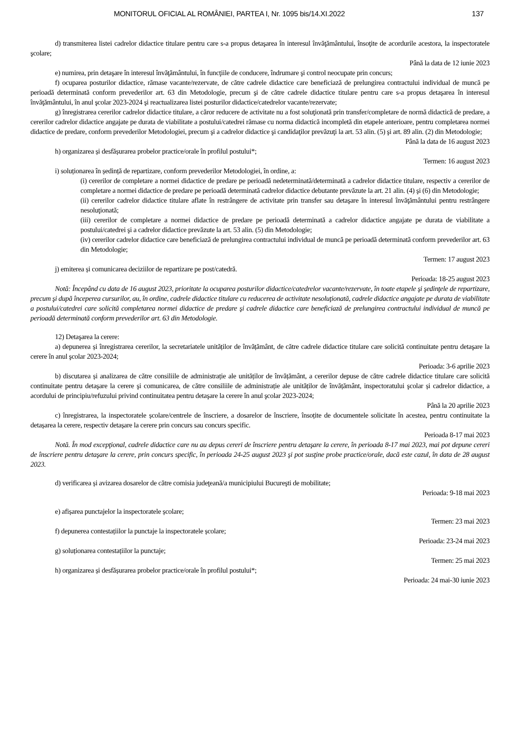MONITORUL OFICIAL AL ROMÂNIEI, PARTEA I, Nr. 1095 bis/14.XI.2022 137
d) transmiterea listei cadrelor didactice titulare pentru care s-a propus detaşarea în interesul învăţământului, însoţite de acordurile acestora, la inspectoratele şcolare;
Până la data de 12 iunie 2023
e) numirea, prin detaşare în interesul învăţământului, în funcţiile de conducere, îndrumare şi control neocupate prin concurs;
f) ocuparea posturilor didactice, rămase vacante/rezervate, de către cadrele didactice care beneficiază de prelungirea contractului individual de muncă pe perioadă determinată conform prevederilor art. 63 din Metodologie, precum şi de către cadrele didactice titulare pentru care s-a propus detaşarea în interesul învăţământului, în anul şcolar 2023-2024 şi reactualizarea listei posturilor didactice/catedrelor vacante/rezervate;
g) înregistrarea cererilor cadrelor didactice titulare, a căror reducere de activitate nu a fost soluţionată prin transfer/completare de normă didactică de predare, a cererilor cadrelor didactice angajate pe durata de viabilitate a postului/catedrei rămase cu norma didactică incompletă din etapele anterioare, pentru completarea normei didactice de predare, conform prevederilor Metodologiei, precum şi a cadrelor didactice şi candidaţilor prevăzuţi la art. 53 alin. (5) şi art. 89 alin. (2) din Metodologie;
Până la data de 16 august 2023
h) organizarea și desfășurarea probelor practice/orale în profilul postului*;
Termen: 16 august 2023
i) soluționarea în ședință de repartizare, conform prevederilor Metodologiei, în ordine, a:
(i) cererilor de completare a normei didactice de predare pe perioadă nedeterminată/determinată a cadrelor didactice titulare, respectiv a cererilor de completare a normei didactice de predare pe perioadă determinată cadrelor didactice debutante prevăzute la art. 21 alin. (4) şi (6) din Metodologie;
(ii) cererilor cadrelor didactice titulare aflate în restrângere de activitate prin transfer sau detaşare în interesul învăţământului pentru restrângere nesoluţionată;
(iii) cererilor de completare a normei didactice de predare pe perioadă determinată a cadrelor didactice angajate pe durata de viabilitate a postului/catedrei şi a cadrelor didactice prevăzute la art. 53 alin. (5) din Metodologie;
(iv) cererilor cadrelor didactice care beneficiază de prelungirea contractului individual de muncă pe perioadă determinată conform prevederilor art. 63 din Metodologie;
Termen: 17 august 2023
j) emiterea și comunicarea deciziilor de repartizare pe post/catedră.
Perioada: 18-25 august 2023
Notă: Începând cu data de 16 august 2023, prioritate la ocuparea posturilor didactice/catedrelor vacante/rezervate, în toate etapele şi şedinţele de repartizare, precum şi după începerea cursurilor, au, în ordine, cadrele didactice titulare cu reducerea de activitate nesoluţionată, cadrele didactice angajate pe durata de viabilitate a postului/catedrei care solicită completarea normei didactice de predare şi cadrele didactice care beneficiază de prelungirea contractului individual de muncă pe perioadă determinată conform prevederilor art. 63 din Metodologie.
12) Detaşarea la cerere:
a) depunerea și înregistrarea cererilor, la secretariatele unităților de învățământ, de către cadrele didactice titulare care solicită continuitate pentru detaşare la cerere în anul şcolar 2023-2024;
Perioada: 3-6 aprilie 2023
b) discutarea și analizarea de către consiliile de administrație ale unităților de învățământ, a cererilor depuse de către cadrele didactice titulare care solicită continuitate pentru detaşare la cerere şi comunicarea, de către consiliile de administrație ale unităților de învățământ, inspectoratului şcolar și cadrelor didactice, a acordului de principiu/refuzului privind continuitatea pentru detaşare la cerere în anul şcolar 2023-2024;
Până la 20 aprilie 2023
c) înregistrarea, la inspectoratele școlare/centrele de înscriere, a dosarelor de înscriere, însoțite de documentele solicitate în acestea, pentru continuitate la detașarea la cerere, respectiv detașare la cerere prin concurs sau concurs specific.
Perioada 8-17 mai 2023
Notă. În mod excepţional, cadrele didactice care nu au depus cereri de înscriere pentru detaşare la cerere, în perioada 8-17 mai 2023, mai pot depune cereri de înscriere pentru detaşare la cerere, prin concurs specific, în perioada 24-25 august 2023 şi pot susţine probe practice/orale, dacă este cazul, în data de 28 august 2023.
d) verificarea și avizarea dosarelor de către comisia judeţeană/a municipiului Bucureşti de mobilitate;
Perioada: 9-18 mai 2023
e) afișarea punctajelor la inspectoratele școlare;
Termen: 23 mai 2023
f) depunerea contestațiilor la punctaje la inspectoratele școlare;
Perioada: 23-24 mai 2023
g) soluționarea contestațiilor la punctaje;
Termen: 25 mai 2023
h) organizarea și desfășurarea probelor practice/orale în profilul postului*;
Perioada: 24 mai-30 iunie 2023